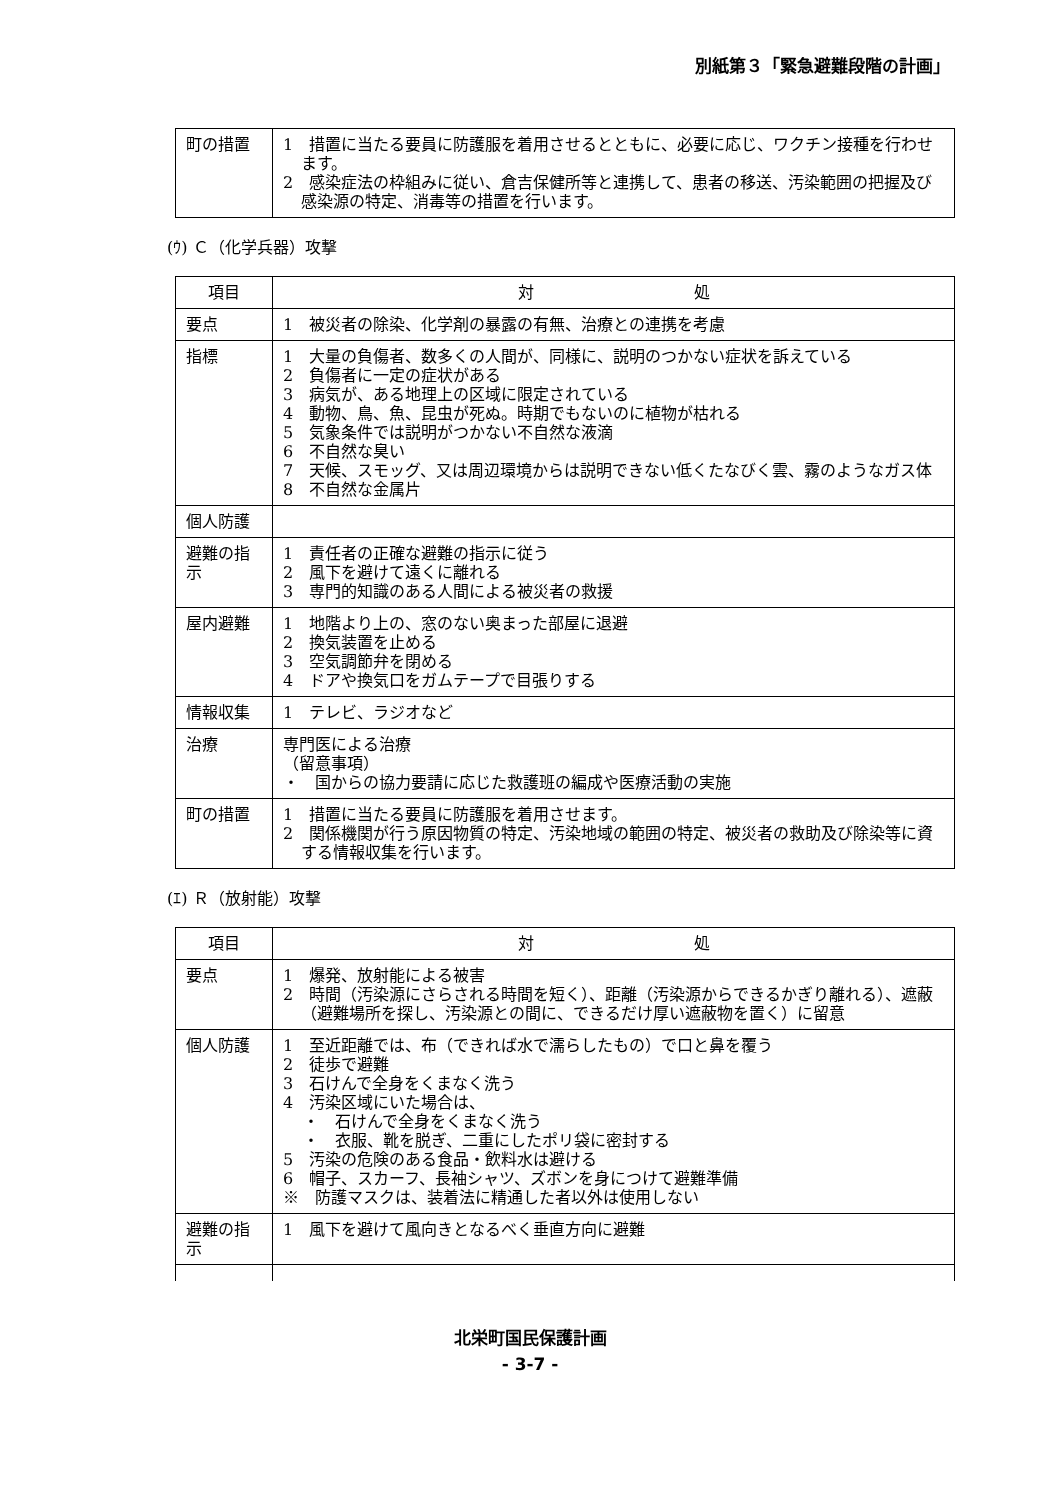別紙第３「緊急避難段階の計画」
| 町の措置 | 1 措置に当たる要員に防護服を着用させるとともに、必要に応じ、ワクチン接種を行わせます。 2 感染症法の枠組みに従い、倉吉保健所等と連携して、患者の移送、汚染範囲の把握及び感染源の特定、消毒等の措置を行います。 |
(ｳ) Ｃ（化学兵器）攻撃
| 項目 | 対 処 |
| --- | --- |
| 要点 | 1 被災者の除染、化学剤の暴露の有無、治療との連携を考慮 |
| 指標 | 1 大量の負傷者、数多くの人間が、同様に、説明のつかない症状を訴えている 2 負傷者に一定の症状がある 3 病気が、ある地理上の区域に限定されている 4 動物、鳥、魚、昆虫が死ぬ。時期でもないのに植物が枯れる 5 気象条件では説明がつかない不自然な液滴 6 不自然な臭い 7 天候、スモッグ、又は周辺環境からは説明できない低くたなびく雲、霧のようなガス体 8 不自然な金属片 |
| 個人防護 | |
| 避難の指示 | 1 責任者の正確な避難の指示に従う 2 風下を避けて遠くに離れる 3 専門的知識のある人間による被災者の救援 |
| 屋内避難 | 1 地階より上の、窓のない奥まった部屋に退避 2 換気装置を止める 3 空気調節弁を閉める 4 ドアや換気口をガムテープで目張りする |
| 情報収集 | 1 テレビ、ラジオなど |
| 治療 | 専門医による治療 （留意事項） ・ 国からの協力要請に応じた救護班の編成や医療活動の実施 |
| 町の措置 | 1 措置に当たる要員に防護服を着用させます。 2 関係機関が行う原因物質の特定、汚染地域の範囲の特定、被災者の救助及び除染等に資する情報収集を行います。 |
(ｴ) Ｒ（放射能）攻撃
| 項目 | 対 処 |
| --- | --- |
| 要点 | 1 爆発、放射能による被害 2 時間（汚染源にさらされる時間を短く）、距離（汚染源からできるかぎり離れる）、遮蔽（避難場所を探し、汚染源との間に、できるだけ厚い遮蔽物を置く）に留意 |
| 個人防護 | 1 至近距離では、布（できれば水で濡らしたもの）で口と鼻を覆う 2 徒歩で避難 3 石けんで全身をくまなく洗う 4 汚染区域にいた場合は、 ・ 石けんで全身をくまなく洗う ・ 衣服、靴を脱ぎ、二重にしたポリ袋に密封する 5 汚染の危険のある食品・飲料水は避ける 6 帽子、スカーフ、長袖シャツ、ズボンを身につけて避難準備 ※ 防護マスクは、装着法に精通した者以外は使用しない |
| 避難の指示 | 1 風下を避けて風向きとなるべく垂直方向に避難 |
北栄町国民保護計画
- 3-7 -